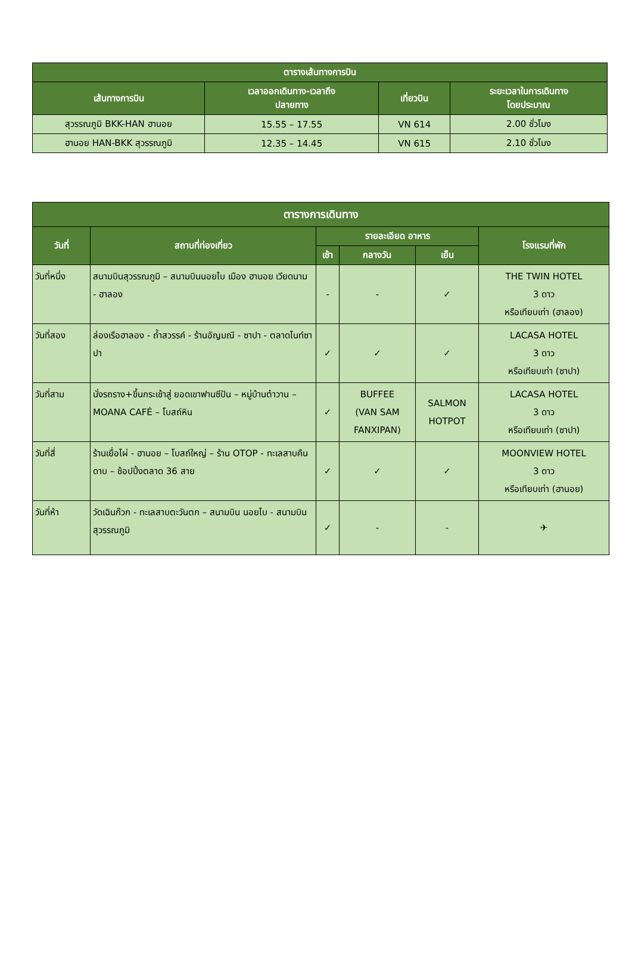| ตารางเส้นทางการบิน | | | |
| --- | --- | --- | --- |
| เส้นทางการบิน | เวลาออกเดินทาง-เวลาถึง ปลายทาง | เที่ยวบิน | ระยะเวลาในการเดินทาง โดยประมาณ |
| สุวรรณภูมิ BKK-HAN ฮานอย | 15.55 – 17.55 | VN 614 | 2.00 ชั่วโมง |
| ฮานอย HAN-BKK สุวรรณภูมิ | 12.35 – 14.45 | VN 615 | 2.10 ชั่วโมง |
| ตารางการเดินทาง | | | | | |
| --- | --- | --- | --- | --- | --- |
| วันที่ | สถานที่ท่องเที่ยว | รายละเอียด อาหาร | | | โรงแรมที่พัก |
| | | เช้า | กลางวัน | เย็น | |
| วันที่หนึ่ง | สนามบินสุวรรณภูมิ – สนามบินนอยไบ เมือง ฮานอย เวียดนาม - ฮาลอง | - | - | ✓ | THE TWIN HOTEL 3 ดาว หรือเทียบเท่า (ฮาลอง) |
| วันที่สอง | ล่องเรือฮาลอง - ถ้ำสวรรค์ - ร้านอัญมณี - ซาปา - ตลาดไนท์ซาปา | ✓ | ✓ | ✓ | LACASA HOTEL 3 ดาว หรือเทียบเท่า (ซาปา) |
| วันที่สาม | นั่งรถราง+ขึ้นกระเช้าสู่ ยอดเขาฟานซีปัน – หมู่บ้านต๋าวาน – MOANA CAFÉ – โบสถ์หิน | ✓ | BUFFEE (VAN SAM FANXIPAN) | SALMON HOTPOT | LACASA HOTEL 3 ดาว หรือเทียบเท่า (ซาปา) |
| วันที่สี่ | ร้านเยื่อไผ่ - ฮานอย – โบสถ์ใหญ่ – ร้าน OTOP - ทะเลสาบคืนดาบ – ช้อปปิ้งตลาด 36 สาย | ✓ | ✓ | ✓ | MOONVIEW HOTEL 3 ดาว หรือเทียบเท่า (ฮานอย) |
| วันที่ห้า | วัดเฉินก๊วก - ทะเลสาบตะวันตก – สนามบิน นอยไบ - สนามบินสุวรรณภูมิ | ✓ | - | - | ✈ |